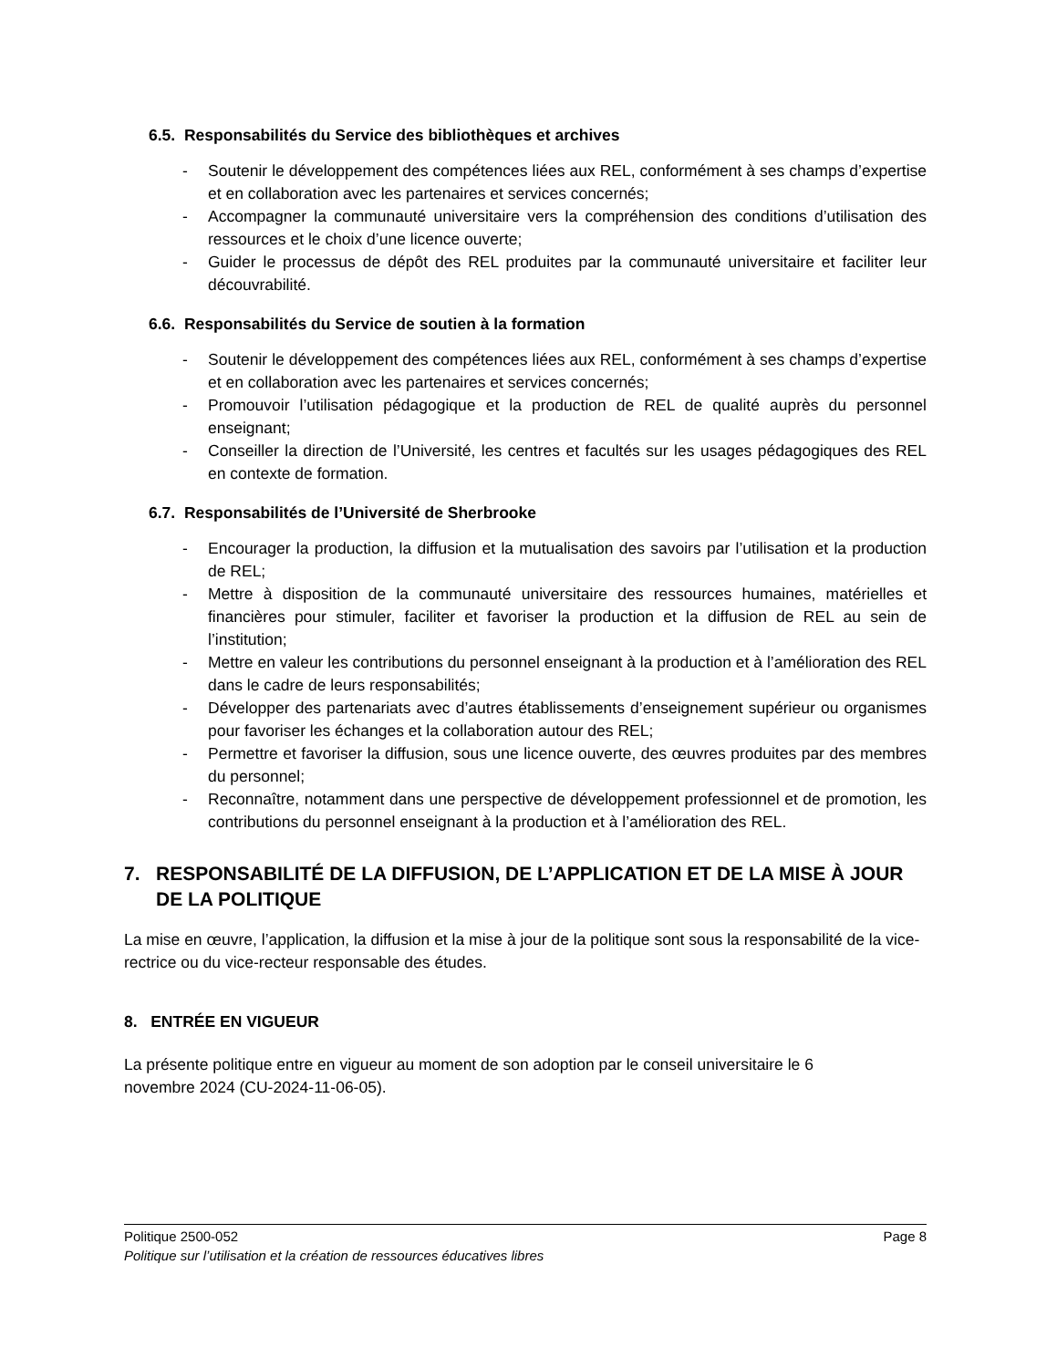6.5. Responsabilités du Service des bibliothèques et archives
- Soutenir le développement des compétences liées aux REL, conformément à ses champs d’expertise et en collaboration avec les partenaires et services concernés;
- Accompagner la communauté universitaire vers la compréhension des conditions d’utilisation des ressources et le choix d’une licence ouverte;
- Guider le processus de dépôt des REL produites par la communauté universitaire et faciliter leur découvrabilité.
6.6. Responsabilités du Service de soutien à la formation
- Soutenir le développement des compétences liées aux REL, conformément à ses champs d’expertise et en collaboration avec les partenaires et services concernés;
- Promouvoir l’utilisation pédagogique et la production de REL de qualité auprès du personnel enseignant;
- Conseiller la direction de l’Université, les centres et facultés sur les usages pédagogiques des REL en contexte de formation.
6.7. Responsabilités de l’Université de Sherbrooke
- Encourager la production, la diffusion et la mutualisation des savoirs par l’utilisation et la production de REL;
- Mettre à disposition de la communauté universitaire des ressources humaines, matérielles et financières pour stimuler, faciliter et favoriser la production et la diffusion de REL au sein de l’institution;
- Mettre en valeur les contributions du personnel enseignant à la production et à l’amélioration des REL dans le cadre de leurs responsabilités;
- Développer des partenariats avec d’autres établissements d’enseignement supérieur ou organismes pour favoriser les échanges et la collaboration autour des REL;
- Permettre et favoriser la diffusion, sous une licence ouverte, des œuvres produites par des membres du personnel;
- Reconnaître, notamment dans une perspective de développement professionnel et de promotion, les contributions du personnel enseignant à la production et à l’amélioration des REL.
7. RESPONSABILITÉ DE LA DIFFUSION, DE L’APPLICATION ET DE LA MISE À JOUR DE LA POLITIQUE
La mise en œuvre, l’application, la diffusion et la mise à jour de la politique sont sous la responsabilité de la vice-rectrice ou du vice-recteur responsable des études.
8. ENTRÉE EN VIGUEUR
La présente politique entre en vigueur au moment de son adoption par le conseil universitaire le 6
novembre 2024 (CU-2024-11-06-05).
Politique 2500-052 Page 8
Politique sur l’utilisation et la création de ressources éducatives libres